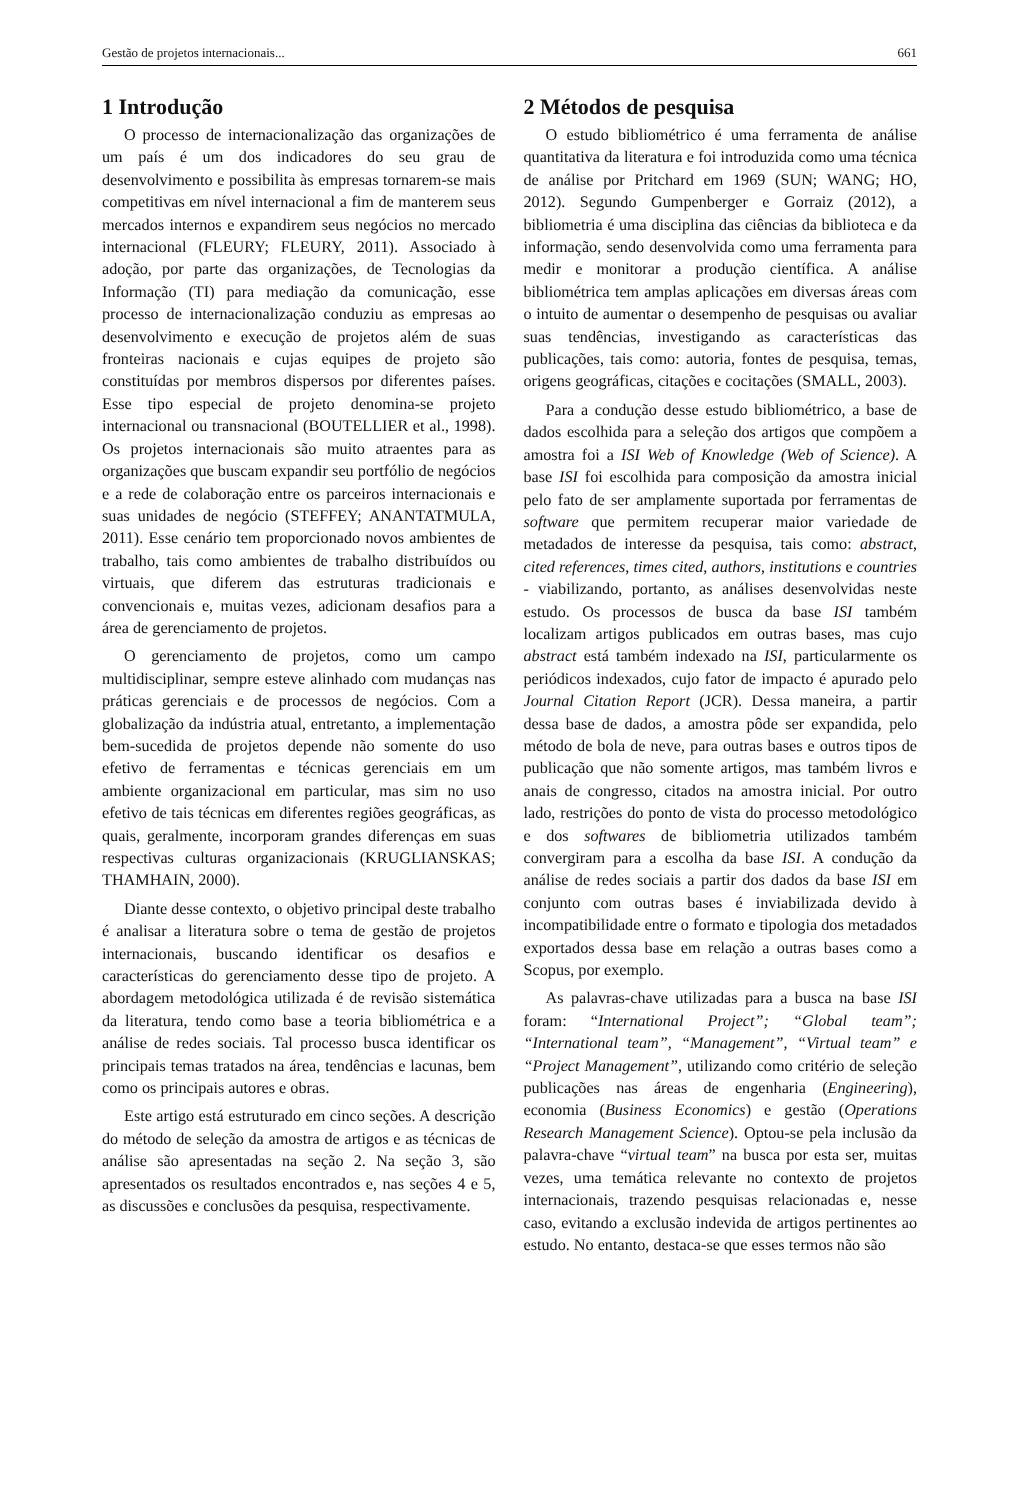Gestão de projetos internacionais... 661
1 Introdução
O processo de internacionalização das organizações de um país é um dos indicadores do seu grau de desenvolvimento e possibilita às empresas tornarem-se mais competitivas em nível internacional a fim de manterem seus mercados internos e expandirem seus negócios no mercado internacional (FLEURY; FLEURY, 2011). Associado à adoção, por parte das organizações, de Tecnologias da Informação (TI) para mediação da comunicação, esse processo de internacionalização conduziu as empresas ao desenvolvimento e execução de projetos além de suas fronteiras nacionais e cujas equipes de projeto são constituídas por membros dispersos por diferentes países. Esse tipo especial de projeto denomina-se projeto internacional ou transnacional (BOUTELLIER et al., 1998). Os projetos internacionais são muito atraentes para as organizações que buscam expandir seu portfólio de negócios e a rede de colaboração entre os parceiros internacionais e suas unidades de negócio (STEFFEY; ANANTATMULA, 2011). Esse cenário tem proporcionado novos ambientes de trabalho, tais como ambientes de trabalho distribuídos ou virtuais, que diferem das estruturas tradicionais e convencionais e, muitas vezes, adicionam desafios para a área de gerenciamento de projetos.
O gerenciamento de projetos, como um campo multidisciplinar, sempre esteve alinhado com mudanças nas práticas gerenciais e de processos de negócios. Com a globalização da indústria atual, entretanto, a implementação bem-sucedida de projetos depende não somente do uso efetivo de ferramentas e técnicas gerenciais em um ambiente organizacional em particular, mas sim no uso efetivo de tais técnicas em diferentes regiões geográficas, as quais, geralmente, incorporam grandes diferenças em suas respectivas culturas organizacionais (KRUGLIANSKAS; THAMHAIN, 2000).
Diante desse contexto, o objetivo principal deste trabalho é analisar a literatura sobre o tema de gestão de projetos internacionais, buscando identificar os desafios e características do gerenciamento desse tipo de projeto. A abordagem metodológica utilizada é de revisão sistemática da literatura, tendo como base a teoria bibliométrica e a análise de redes sociais. Tal processo busca identificar os principais temas tratados na área, tendências e lacunas, bem como os principais autores e obras.
Este artigo está estruturado em cinco seções. A descrição do método de seleção da amostra de artigos e as técnicas de análise são apresentadas na seção 2. Na seção 3, são apresentados os resultados encontrados e, nas seções 4 e 5, as discussões e conclusões da pesquisa, respectivamente.
2 Métodos de pesquisa
O estudo bibliométrico é uma ferramenta de análise quantitativa da literatura e foi introduzida como uma técnica de análise por Pritchard em 1969 (SUN; WANG; HO, 2012). Segundo Gumpenberger e Gorraiz (2012), a bibliometria é uma disciplina das ciências da biblioteca e da informação, sendo desenvolvida como uma ferramenta para medir e monitorar a produção científica. A análise bibliométrica tem amplas aplicações em diversas áreas com o intuito de aumentar o desempenho de pesquisas ou avaliar suas tendências, investigando as características das publicações, tais como: autoria, fontes de pesquisa, temas, origens geográficas, citações e cocitações (SMALL, 2003).
Para a condução desse estudo bibliométrico, a base de dados escolhida para a seleção dos artigos que compõem a amostra foi a ISI Web of Knowledge (Web of Science). A base ISI foi escolhida para composição da amostra inicial pelo fato de ser amplamente suportada por ferramentas de software que permitem recuperar maior variedade de metadados de interesse da pesquisa, tais como: abstract, cited references, times cited, authors, institutions e countries - viabilizando, portanto, as análises desenvolvidas neste estudo. Os processos de busca da base ISI também localizam artigos publicados em outras bases, mas cujo abstract está também indexado na ISI, particularmente os periódicos indexados, cujo fator de impacto é apurado pelo Journal Citation Report (JCR). Dessa maneira, a partir dessa base de dados, a amostra pôde ser expandida, pelo método de bola de neve, para outras bases e outros tipos de publicação que não somente artigos, mas também livros e anais de congresso, citados na amostra inicial. Por outro lado, restrições do ponto de vista do processo metodológico e dos softwares de bibliometria utilizados também convergiram para a escolha da base ISI. A condução da análise de redes sociais a partir dos dados da base ISI em conjunto com outras bases é inviabilizada devido à incompatibilidade entre o formato e tipologia dos metadados exportados dessa base em relação a outras bases como a Scopus, por exemplo.
As palavras-chave utilizadas para a busca na base ISI foram: “International Project”; “Global team”; “International team”, “Management”, “Virtual team” e “Project Management”, utilizando como critério de seleção publicações nas áreas de engenharia (Engineering), economia (Business Economics) e gestão (Operations Research Management Science). Optou-se pela inclusão da palavra-chave “virtual team” na busca por esta ser, muitas vezes, uma temática relevante no contexto de projetos internacionais, trazendo pesquisas relacionadas e, nesse caso, evitando a exclusão indevida de artigos pertinentes ao estudo. No entanto, destaca-se que esses termos não são